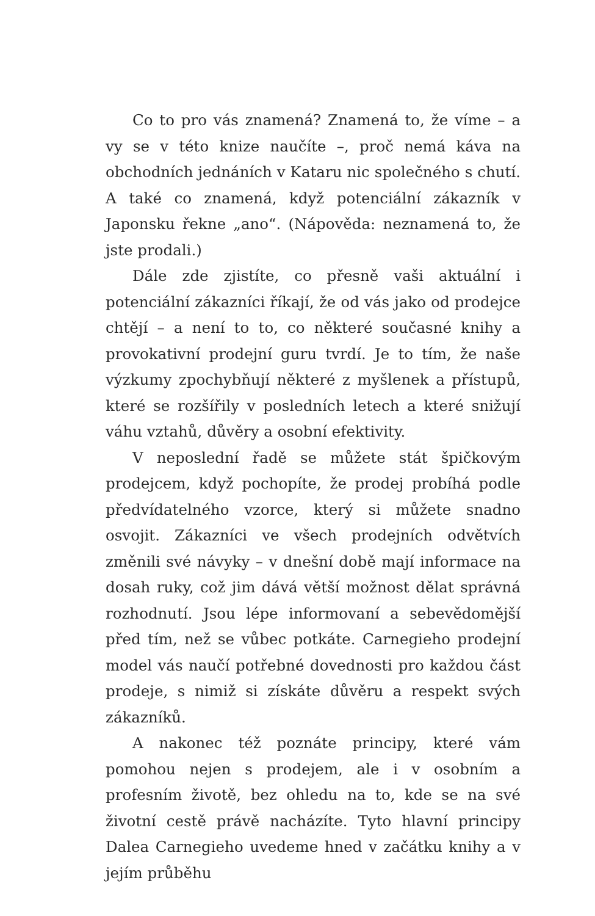Co to pro vás znamená? Znamená to, že víme – a vy se v této knize naučíte –, proč nemá káva na obchodních jednáních v Kataru nic společného s chutí. A také co znamená, když potenciální zákazník v Japonsku řekne „ano“. (Nápověda: neznamená to, že jste prodali.)
Dále zde zjistíte, co přesně vaši aktuální i potenciální zákazníci říkají, že od vás jako od prodejce chtějí – a není to to, co některé současné knihy a provokativní prodejní guru tvrdí. Je to tím, že naše výzkumy zpochybňují některé z myšlenek a přístupů, které se rozšířily v posledních letech a které snižují váhu vztahů, důvěry a osobní efektivity.
V neposlední řadě se můžete stát špičkovým prodejcem, když pochopíte, že prodej probíhá podle předvídatelného vzorce, který si můžete snadno osvojit. Zákazníci ve všech prodejních odvětvích změnili své návyky – v dnešní době mají informace na dosah ruky, což jim dává větší možnost dělat správná rozhodnutí. Jsou lépe informovaní a sebevědomější před tím, než se vůbec potkáte. Carnegieho prodejní model vás naučí potřebné dovednosti pro každou část prodeje, s nimiž si získáte důvěru a respekt svých zákazníků.
A nakonec též poznáte principy, které vám pomohou nejen s prodejem, ale i v osobním a profesním životě, bez ohledu na to, kde se na své životní cestě právě nacházíte. Tyto hlavní principy Dalea Carnegieho uvedeme hned v začátku knihy a v jejím průběhu